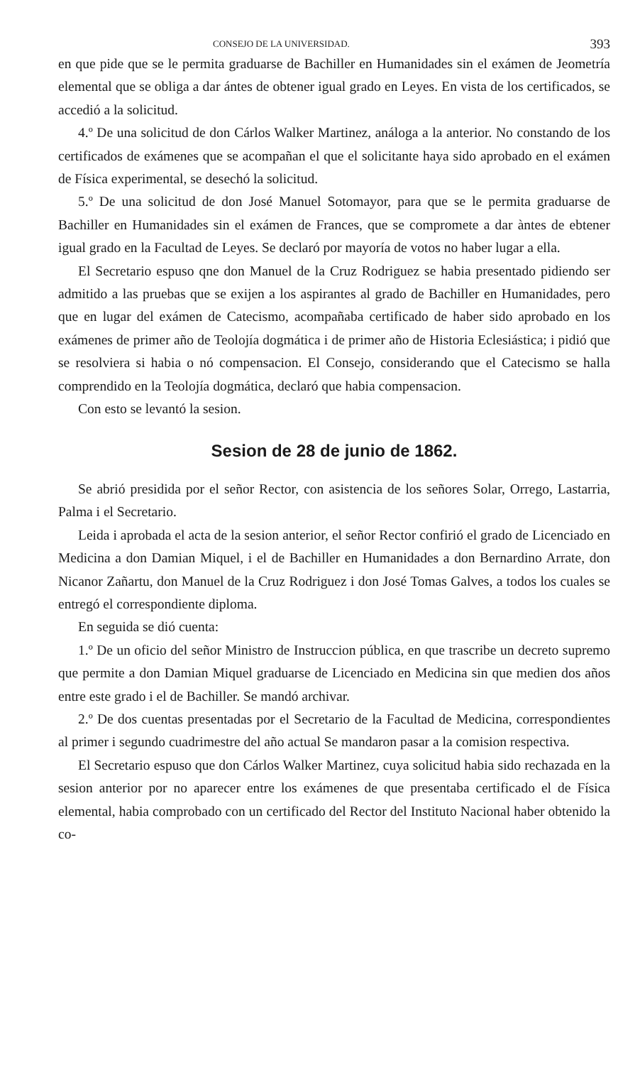CONSEJO DE LA UNIVERSIDAD. 393
en que pide que se le permita graduarse de Bachiller en Humanidades sin el exámen de Jeometría elemental que se obliga a dar ántes de obtener igual grado en Leyes. En vista de los certificados, se accedió a la solicitud.
4.º De una solicitud de don Cárlos Walker Martinez, análoga a la anterior. No constando de los certificados de exámenes que se acompañan el que el solicitante haya sido aprobado en el exámen de Física experimental, se desechó la solicitud.
5.º De una solicitud de don José Manuel Sotomayor, para que se le permita graduarse de Bachiller en Humanidades sin el exámen de Frances, que se compromete a dar àntes de ebtener igual grado en la Facultad de Leyes. Se declaró por mayoría de votos no haber lugar a ella.
El Secretario espuso qne don Manuel de la Cruz Rodriguez se habia presentado pidiendo ser admitido a las pruebas que se exijen a los aspirantes al grado de Bachiller en Humanidades, pero que en lugar del exámen de Catecismo, acompañaba certificado de haber sido aprobado en los exámenes de primer año de Teolojía dogmática i de primer año de Historia Eclesiástica; i pidió que se resolviera si habia o nó compensacion. El Consejo, considerando que el Catecismo se halla comprendido en la Teolojía dogmática, declaró que habia compensacion.
Con esto se levantó la sesion.
Sesion de 28 de junio de 1862.
Se abrió presidida por el señor Rector, con asistencia de los señores Solar, Orrego, Lastarria, Palma i el Secretario.
Leida i aprobada el acta de la sesion anterior, el señor Rector confirió el grado de Licenciado en Medicina a don Damian Miquel, i el de Bachiller en Humanidades a don Bernardino Arrate, don Nicanor Zañartu, don Manuel de la Cruz Rodriguez i don José Tomas Galves, a todos los cuales se entregó el correspondiente diploma.
En seguida se dió cuenta:
1.º De un oficio del señor Ministro de Instruccion pública, en que trascribe un decreto supremo que permite a don Damian Miquel graduarse de Licenciado en Medicina sin que medien dos años entre este grado i el de Bachiller. Se mandó archivar.
2.º De dos cuentas presentadas por el Secretario de la Facultad de Medicina, correspondientes al primer i segundo cuadrimestre del año actual Se mandaron pasar a la comision respectiva.
El Secretario espuso que don Cárlos Walker Martinez, cuya solicitud habia sido rechazada en la sesion anterior por no aparecer entre los exámenes de que presentaba certificado el de Física elemental, habia comprobado con un certificado del Rector del Instituto Nacional haber obtenido la co-